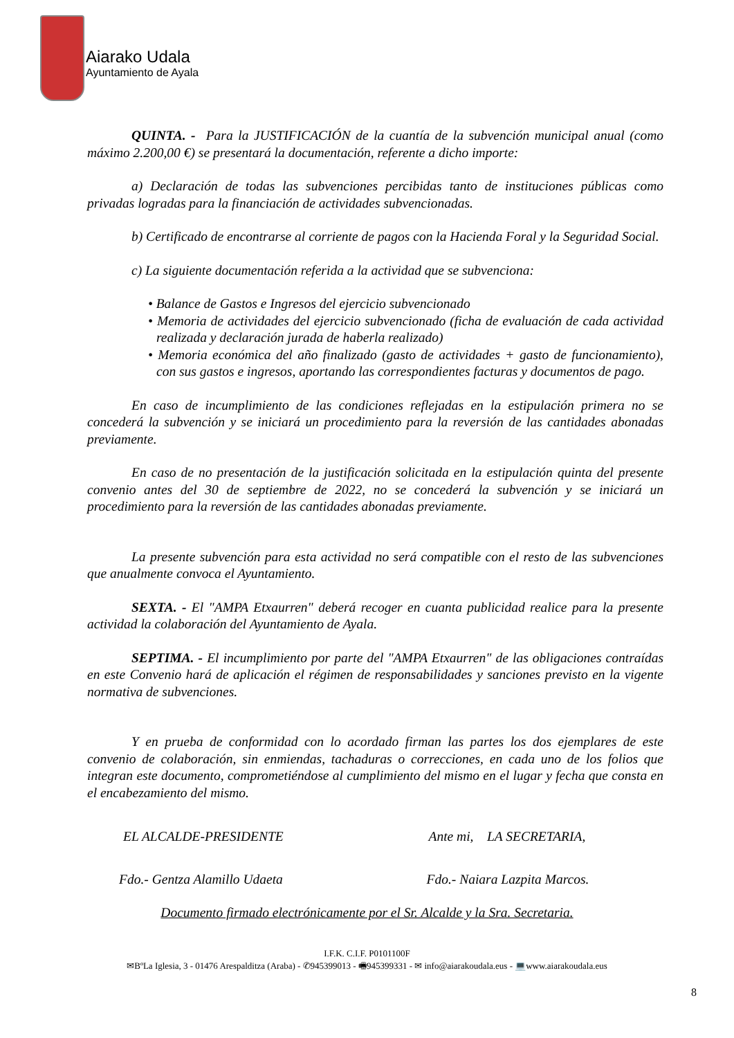Aiarako Udala
Ayuntamiento de Ayala
QUINTA. - Para la JUSTIFICACIÓN de la cuantía de la subvención municipal anual (como máximo 2.200,00 €) se presentará la documentación, referente a dicho importe:
a) Declaración de todas las subvenciones percibidas tanto de instituciones públicas como privadas logradas para la financiación de actividades subvencionadas.
b) Certificado de encontrarse al corriente de pagos con la Hacienda Foral y la Seguridad Social.
c) La siguiente documentación referida a la actividad que se subvenciona:
• Balance de Gastos e Ingresos del ejercicio subvencionado
• Memoria de actividades del ejercicio subvencionado (ficha de evaluación de cada actividad realizada y declaración jurada de haberla realizado)
• Memoria económica del año finalizado (gasto de actividades + gasto de funcionamiento), con sus gastos e ingresos, aportando las correspondientes facturas y documentos de pago.
En caso de incumplimiento de las condiciones reflejadas en la estipulación primera no se concederá la subvención y se iniciará un procedimiento para la reversión de las cantidades abonadas previamente.
En caso de no presentación de la justificación solicitada en la estipulación quinta del presente convenio antes del 30 de septiembre de 2022, no se concederá la subvención y se iniciará un procedimiento para la reversión de las cantidades abonadas previamente.
La presente subvención para esta actividad no será compatible con el resto de las subvenciones que anualmente convoca el Ayuntamiento.
SEXTA. - El "AMPA Etxaurren" deberá recoger en cuanta publicidad realice para la presente actividad la colaboración del Ayuntamiento de Ayala.
SEPTIMA. - El incumplimiento por parte del "AMPA Etxaurren" de las obligaciones contraídas en este Convenio hará de aplicación el régimen de responsabilidades y sanciones previsto en la vigente normativa de subvenciones.
Y en prueba de conformidad con lo acordado firman las partes los dos ejemplares de este convenio de colaboración, sin enmiendas, tachaduras o correcciones, en cada uno de los folios que integran este documento, comprometiéndose al cumplimiento del mismo en el lugar y fecha que consta en el encabezamiento del mismo.
EL ALCALDE-PRESIDENTE Ante mi, LA SECRETARIA,
Fdo.- Gentza Alamillo Udaeta Fdo.- Naiara Lazpita Marcos.
Documento firmado electrónicamente por el Sr. Alcalde y la Sra. Secretaria.
8
I.F.K. C.I.F. P0101100F
✉BºLa Iglesia, 3 - 01476 Arespalditza (Araba) - ✆945399013 - 🖷945399331 - ✉ info@aiarakoudala.eus - 💻www.aiarakoudala.eus